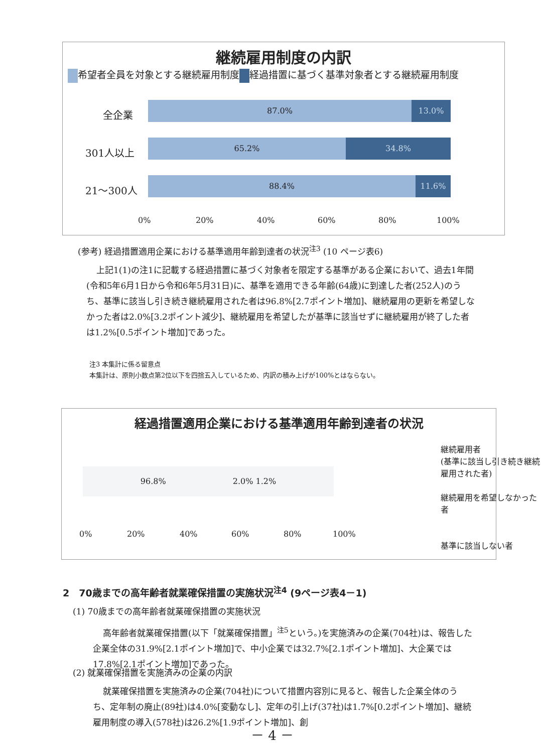継続雇用制度の内訳
希望者全員を対象とする継続雇用制度 経過措置に基づく基準対象者とする継続雇用制度
全企業
301人以上
21～300人
87.0% 13.0%
65.2% 34.8%
88.4% 11.6%
0% 20% 40% 60% 80% 100%
(参考) 経過措置適用企業における基準適用年齢到達者の状況<sup>注3</sup> (10 ページ表6)
上記1(1)の注1に記載する経過措置に基づく対象者を限定する基準がある企業において、過去1年間(令和5年6月1日から令和6年5月31日)に、基準を適用できる年齢(64歳)に到達した者(252人)のうち、基準に該当し引き続き継続雇用された者は96.8%[2.7ポイント増加]、継続雇用の更新を希望しなかった者は2.0%[3.2ポイント減少]、継続雇用を希望したが基準に該当せずに継続雇用が終了した者は1.2%[0.5ポイント増加]であった。
注3 本集計に係る留意点
本集計は、原則小数点第2位以下を四捨五入しているため、内訳の積み上げが100%とはならない。
経過措置適用企業における基準適用年齢到達者の状況
96.8%　　　　　　　　 2.0% 1.2%
0% 20% 40% 60% 80% 100%
継続雇用者
(基準に該当し引き続き継続雇用された者)
継続雇用を希望しなかった者
基準に該当しない者
2　70歳までの高年齢者就業確保措置の実施状況<sup>注4</sup> (9ページ表4－1)
(1) 70歳までの高年齢者就業確保措置の実施状況
高年齢者就業確保措置(以下「就業確保措置」<sup>注5</sup>という。)を実施済みの企業(704社)は、報告した企業全体の31.9%[2.1ポイント増加]で、中小企業では32.7%[2.1ポイント増加]、大企業では17.8%[2.1ポイント増加]であった。
(2) 就業確保措置を実施済みの企業の内訳
就業確保措置を実施済みの企業(704社)について措置内容別に見ると、報告した企業全体のうち、定年制の廃止(89社)は4.0%[変動なし]、定年の引上げ(37社)は1.7%[0.2ポイント増加]、継続雇用制度の導入(578社)は26.2%[1.9ポイント増加]、創
－ 4 －